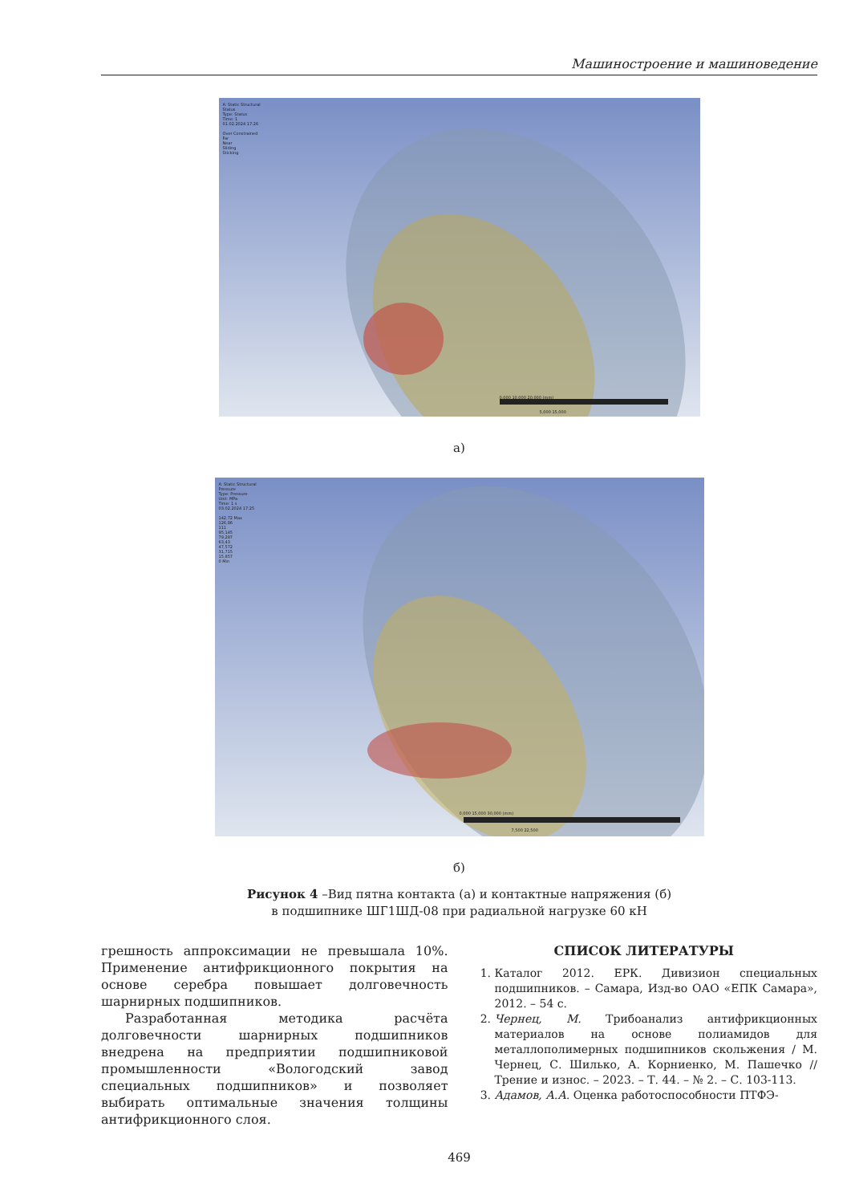Машиностроение и машиноведение
A: Static Structural
Status
Type: Status
Time: 1
01.02.2024 17:26
Over Constrained
Far
Near
Sliding
Sticking
0,000 10,000 20,000 (mm)
5,000 15,000
а)
A: Static Structural
Pressure
Type: Pressure
Unit: MPa
Time: 1 s
03.02.2024 17:25
142,72 Max
126,86
111
95,145
79,287
63,43
47,572
31,715
15,857
0 Min
0,000 15,000 30,000 (mm)
7,500 22,500
б)
Рисунок 4 –Вид пятна контакта (а) и контактные напряжения (б)
в подшипнике ШГ1ШД-08 при радиальной нагрузке 60 кН
грешность аппроксимации не превышала 10%. Применение антифрикционного покрытия на основе серебра повышает долговечность шарнирных подшипников.
Разработанная методика расчёта долговечности шарнирных подшипников внедрена на предприятии подшипниковой промышленности «Вологодский завод специальных подшипников» и позволяет выбирать оптимальные значения толщины антифрикционного слоя.
СПИСОК ЛИТЕРАТУРЫ
1. Каталог 2012. ЕРК. Дивизион специальных подшипников. – Самара, Изд-во ОАО «ЕПК Самара», 2012. – 54 с.
2. Чернец, М. Трибоанализ антифрикционных материалов на основе полиамидов для металлополимерных подшипников скольжения / М. Чернец, С. Шилько, А. Корниенко, М. Пашечко // Трение и износ. – 2023. – Т. 44. – № 2. – С. 103-113.
3. Адамов, А.А. Оценка работоспособности ПТФЭ-
469